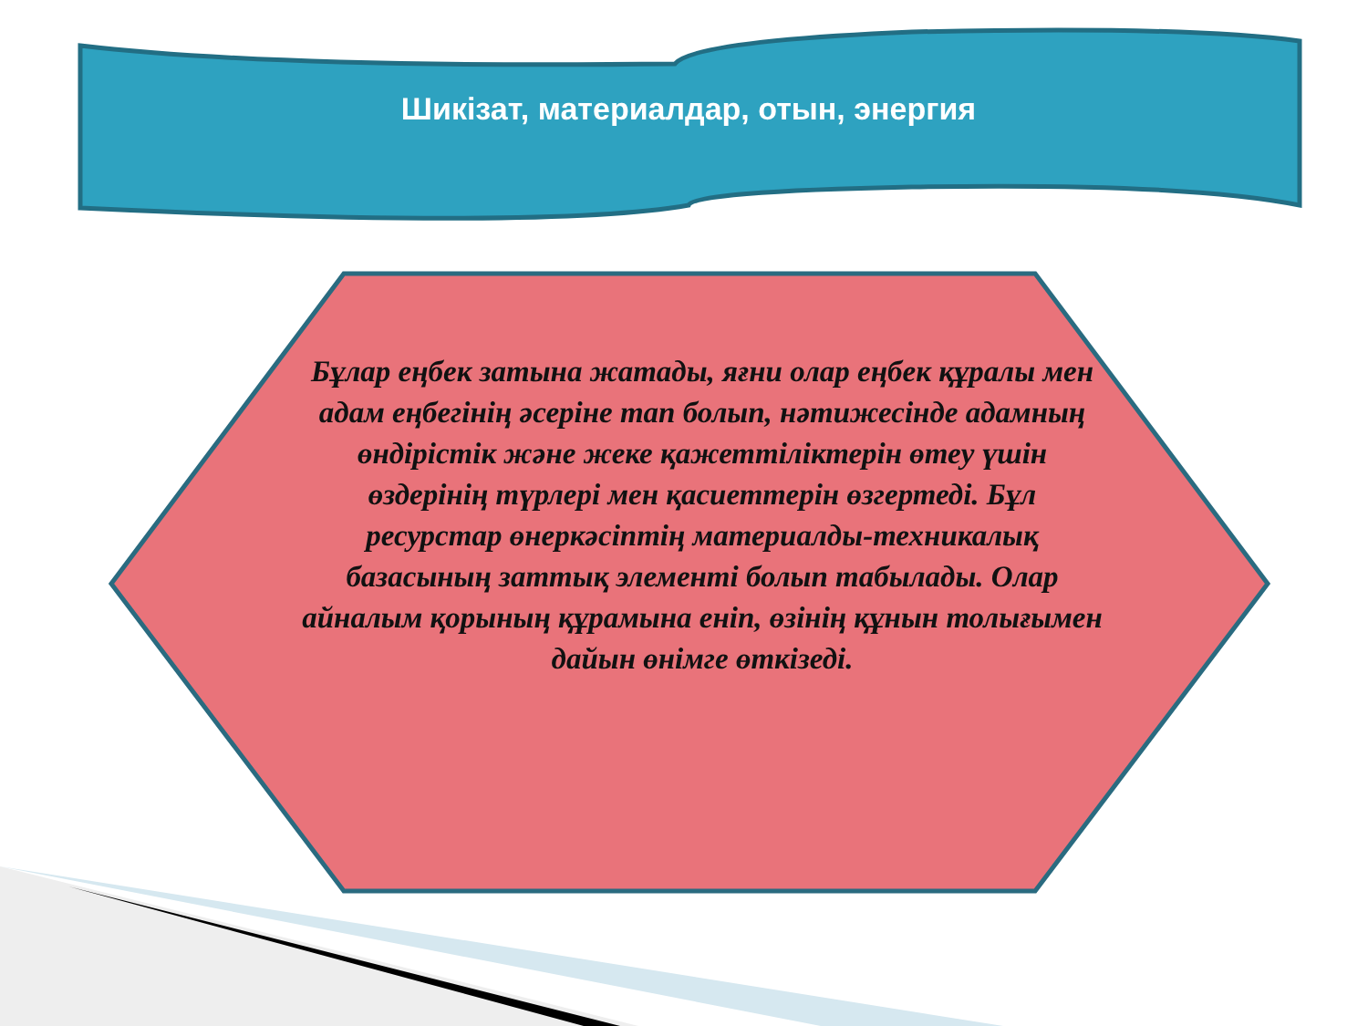Шикізат, материалдар, отын, энергия
Бұлар еңбек затына жатады, яғни олар еңбек құралы мен адам еңбегінің әсеріне тап болып, нәтижесінде адамның өндірістік және жеке қажеттіліктерін өтеу үшін өздерінің түрлері мен қасиеттерін өзгертеді. Бұл ресурстар өнеркәсіптің материалды-техникалық базасының заттық элементі болып табылады. Олар айналым қорының құрамына еніп, өзінің құнын толығымен дайын өнімге өткізеді.